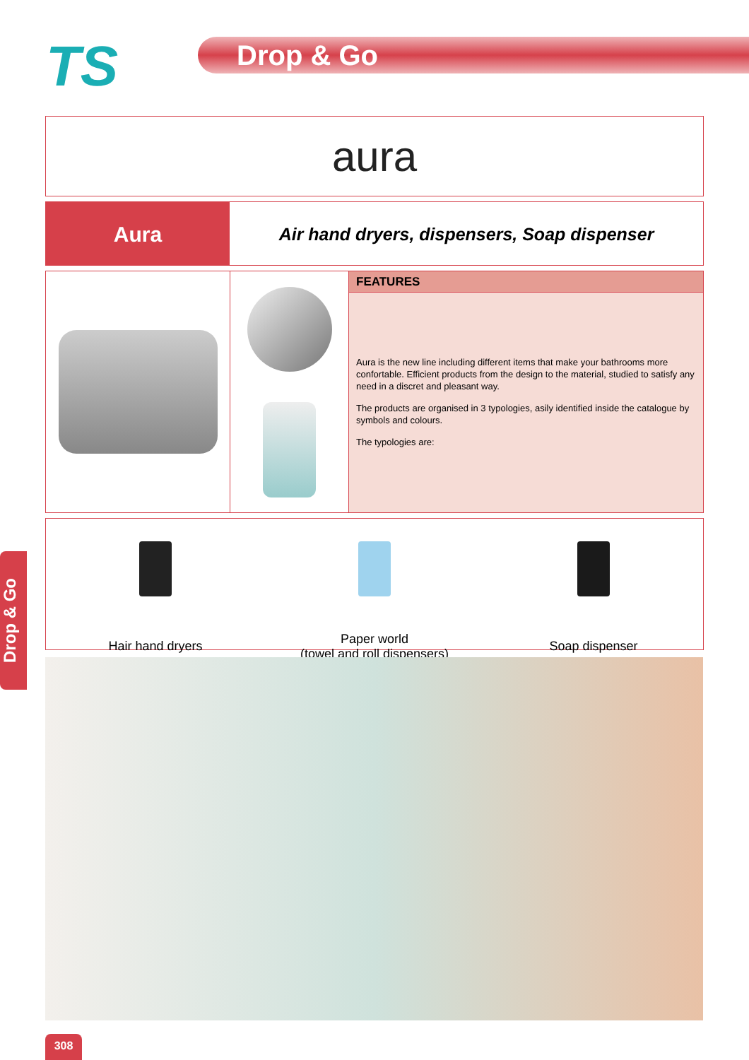TS Drop & Go
aura
Aura
Air hand dryers, dispensers, Soap dispenser
FEATURES
Aura is the new line including different items that make your bathrooms more confortable. Efficient products from the design to the material, studied to satisfy any need in a discret and pleasant way.
The products are organised in 3 typologies, asily identified inside the catalogue by symbols and colours.
The typologies are:
Hair hand dryers Paper world
(towel and roll dispensers)
Soap dispenser
Drop & Go
308